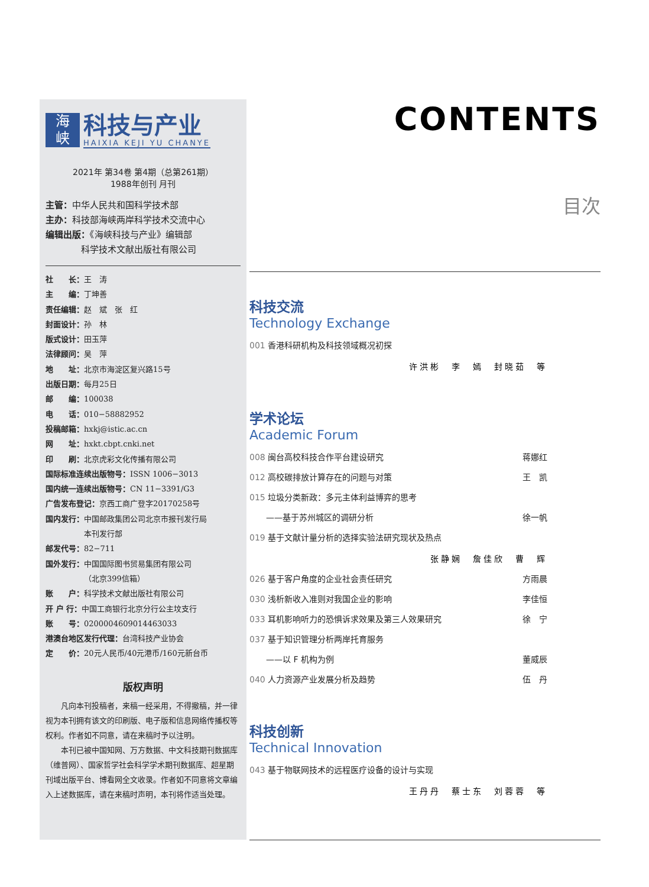海
峡
科技与产业
HAIXIA KEJI YU CHANYE
2021年 第34卷 第4期（总第261期）
1988年创刊 月刊
主管：中华人民共和国科学技术部
主办：科技部海峡两岸科学技术交流中心
编辑出版：《海峡科技与产业》编辑部
    科学技术文献出版社有限公司
社　　长：王　涛
主　　编：丁坤善
责任编辑：赵　斌　张　红
封面设计：孙　林
版式设计：田玉萍
法律顾问：吴　萍
地　　址：北京市海淀区复兴路15号
出版日期：每月25日
邮　　编：100038
电　　话：010−58882952
投稿邮箱：hxkj@istic.ac.cn
网　　址：hxkt.cbpt.cnki.net
印　　刷：北京虎彩文化传播有限公司
国际标准连续出版物号：ISSN 1006−3013
国内统一连续出版物号：CN 11−3391/G3
广告发布登记：京西工商广登字20170258号
国内发行：中国邮政集团公司北京市报刊发行局
     本刊发行部
邮发代号：82−711
国外发行：中国国际图书贸易集团有限公司
     （北京399信箱）
账　　户：科学技术文献出版社有限公司
开 户 行：中国工商银行北京分行公主坟支行
账　　号：0200004609014463033
港澳台地区发行代理：台湾科技产业协会
定　　价：20元人民币/40元港币/160元新台币
版权声明
凡向本刊投稿者，来稿一经采用，不得撤稿，并一律视为本刊拥有该文的印刷版、电子版和信息网络传播权等权利。作者如不同意，请在来稿时予以注明。
本刊已被中国知网、万方数据、中文科技期刊数据库（维普网）、国家哲学社会科学学术期刊数据库、超星期刊域出版平台、博看网全文收录。作者如不同意将文章编入上述数据库，请在来稿时声明，本刊将作适当处理。
CONTENTS
目次
科技交流
Technology Exchange
001 香港科研机构及科技领域概况初探
许洪彬　李　嫣　封晓茹　等
学术论坛
Academic Forum
008 闽台高校科技合作平台建设研究 蒋娜红
012 高校碳排放计算存在的问题与对策 王　凯
015 垃圾分类新政：多元主体利益博弈的思考
  ——基于苏州城区的调研分析 徐一帆
019 基于文献计量分析的选择实验法研究现状及热点
张静娴　詹佳欣　曹　辉
026 基于客户角度的企业社会责任研究 方雨晨
030 浅析新收入准则对我国企业的影响 李佳恒
033 耳机影响听力的恐惧诉求效果及第三人效果研究 徐　宁
037 基于知识管理分析两岸托育服务
  ——以 F 机构为例 董威辰
040 人力资源产业发展分析及趋势 伍　丹
科技创新
Technical Innovation
043 基于物联网技术的远程医疗设备的设计与实现
王丹丹　蔡士东　刘蓉蓉　等